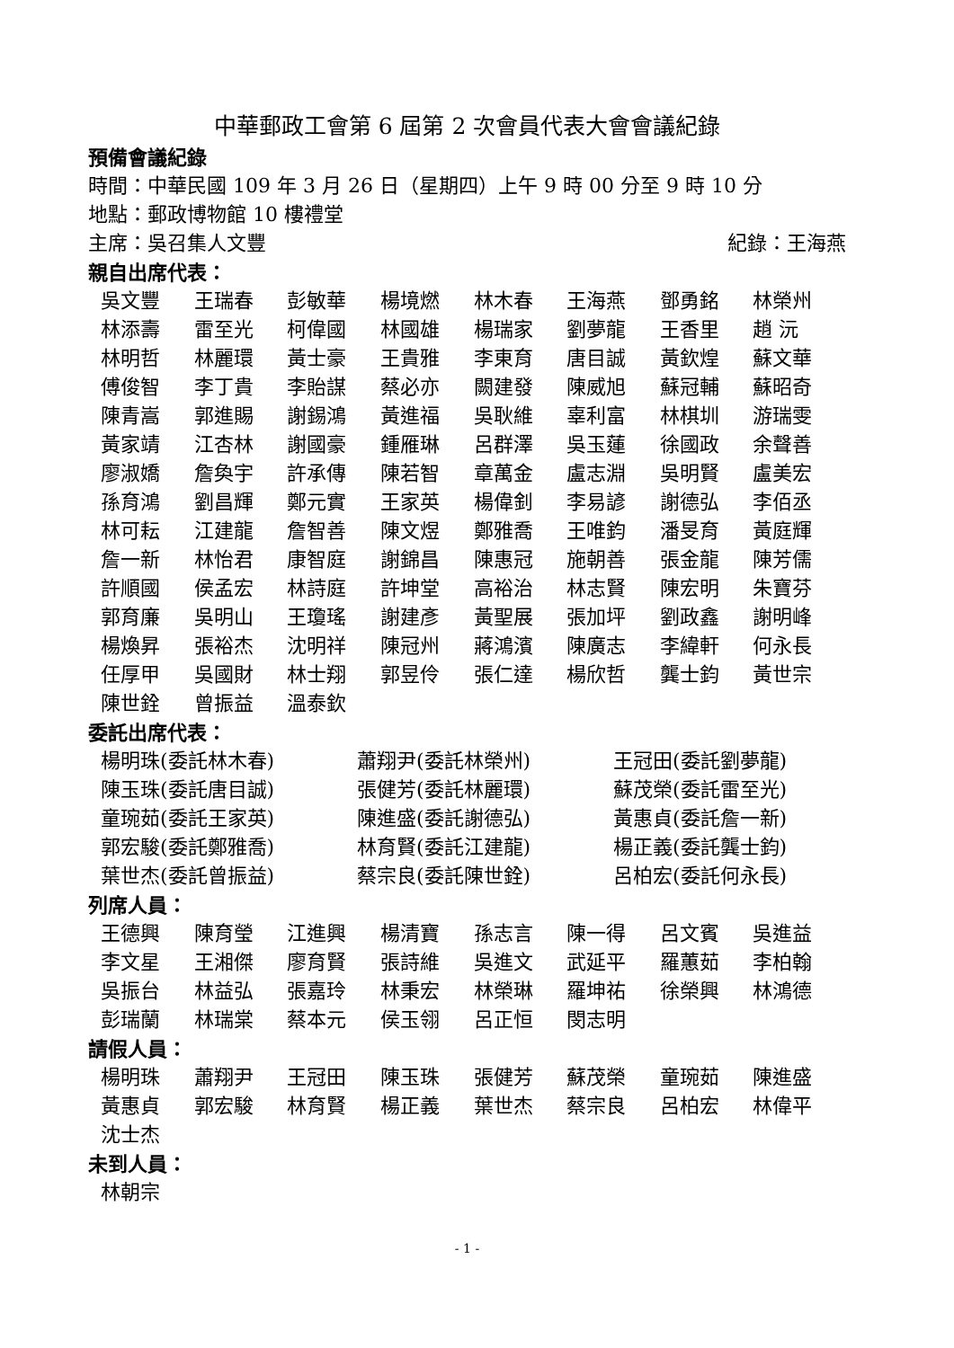中華郵政工會第 6 屆第 2 次會員代表大會會議紀錄
預備會議紀錄
時間：中華民國 109 年 3 月 26 日（星期四）上午 9 時 00 分至 9 時 10 分
地點：郵政博物館 10 樓禮堂
主席：吳召集人文豐 紀錄：王海燕
親自出席代表：
吳文豐 王瑞春 彭敏華 楊境燃 林木春 王海燕 鄧勇銘 林榮州 林添壽 雷至光 柯偉國 林國雄 楊瑞家 劉夢龍 王香里 趙 沅 林明哲 林麗環 黃士豪 王貴雅 李東育 唐目誠 黃欽煌 蘇文華 傅俊智 李丁貴 李貽謀 蔡必亦 闕建發 陳威旭 蘇冠輔 蘇昭奇 陳青嵩 郭進賜 謝錫鴻 黃進福 吳耿維 辜利富 林棋圳 游瑞雯 黃家靖 江杏林 謝國豪 鍾雁琳 呂群澤 吳玉蓮 徐國政 余聲善 廖淑嬌 詹奐宇 許承傳 陳若智 章萬金 盧志淵 吳明賢 盧美宏 孫育鴻 劉昌輝 鄭元實 王家英 楊偉釗 李易諺 謝德弘 李佰丞 林可耘 江建龍 詹智善 陳文煜 鄭雅喬 王唯鈞 潘旻育 黃庭輝 詹一新 林怡君 康智庭 謝錦昌 陳惠冠 施朝善 張金龍 陳芳儒 許順國 侯孟宏 林詩庭 許坤堂 高裕治 林志賢 陳宏明 朱寶芬 郭育廉 吳明山 王瓊瑤 謝建彥 黃聖展 張加坪 劉政鑫 謝明峰 楊煥昇 張裕杰 沈明祥 陳冠州 蔣鴻濱 陳廣志 李緯軒 何永長 任厚甲 吳國財 林士翔 郭昱伶 張仁達 楊欣哲 龔士鈞 黃世宗 陳世銓 曾振益 溫泰欽
委託出席代表：
楊明珠(委託林木春) 蕭翔尹(委託林榮州) 王冠田(委託劉夢龍) 陳玉珠(委託唐目誠) 張健芳(委託林麗環) 蘇茂榮(委託雷至光) 童琬茹(委託王家英) 陳進盛(委託謝德弘) 黃惠貞(委託詹一新) 郭宏駿(委託鄭雅喬) 林育賢(委託江建龍) 楊正義(委託龔士鈞) 葉世杰(委託曾振益) 蔡宗良(委託陳世銓) 呂柏宏(委託何永長)
列席人員：
王德興 陳育瑩 江進興 楊清寶 孫志言 陳一得 呂文賓 吳進益 李文星 王湘傑 廖育賢 張詩維 吳進文 武延平 羅蕙茹 李柏翰 吳振台 林益弘 張嘉玲 林秉宏 林榮琳 羅坤祐 徐榮興 林鴻德 彭瑞蘭 林瑞棠 蔡本元 侯玉翎 呂正恒 閔志明
請假人員：
楊明珠 蕭翔尹 王冠田 陳玉珠 張健芳 蘇茂榮 童琬茹 陳進盛 黃惠貞 郭宏駿 林育賢 楊正義 葉世杰 蔡宗良 呂柏宏 林偉平 沈士杰
未到人員：
林朝宗
- 1 -